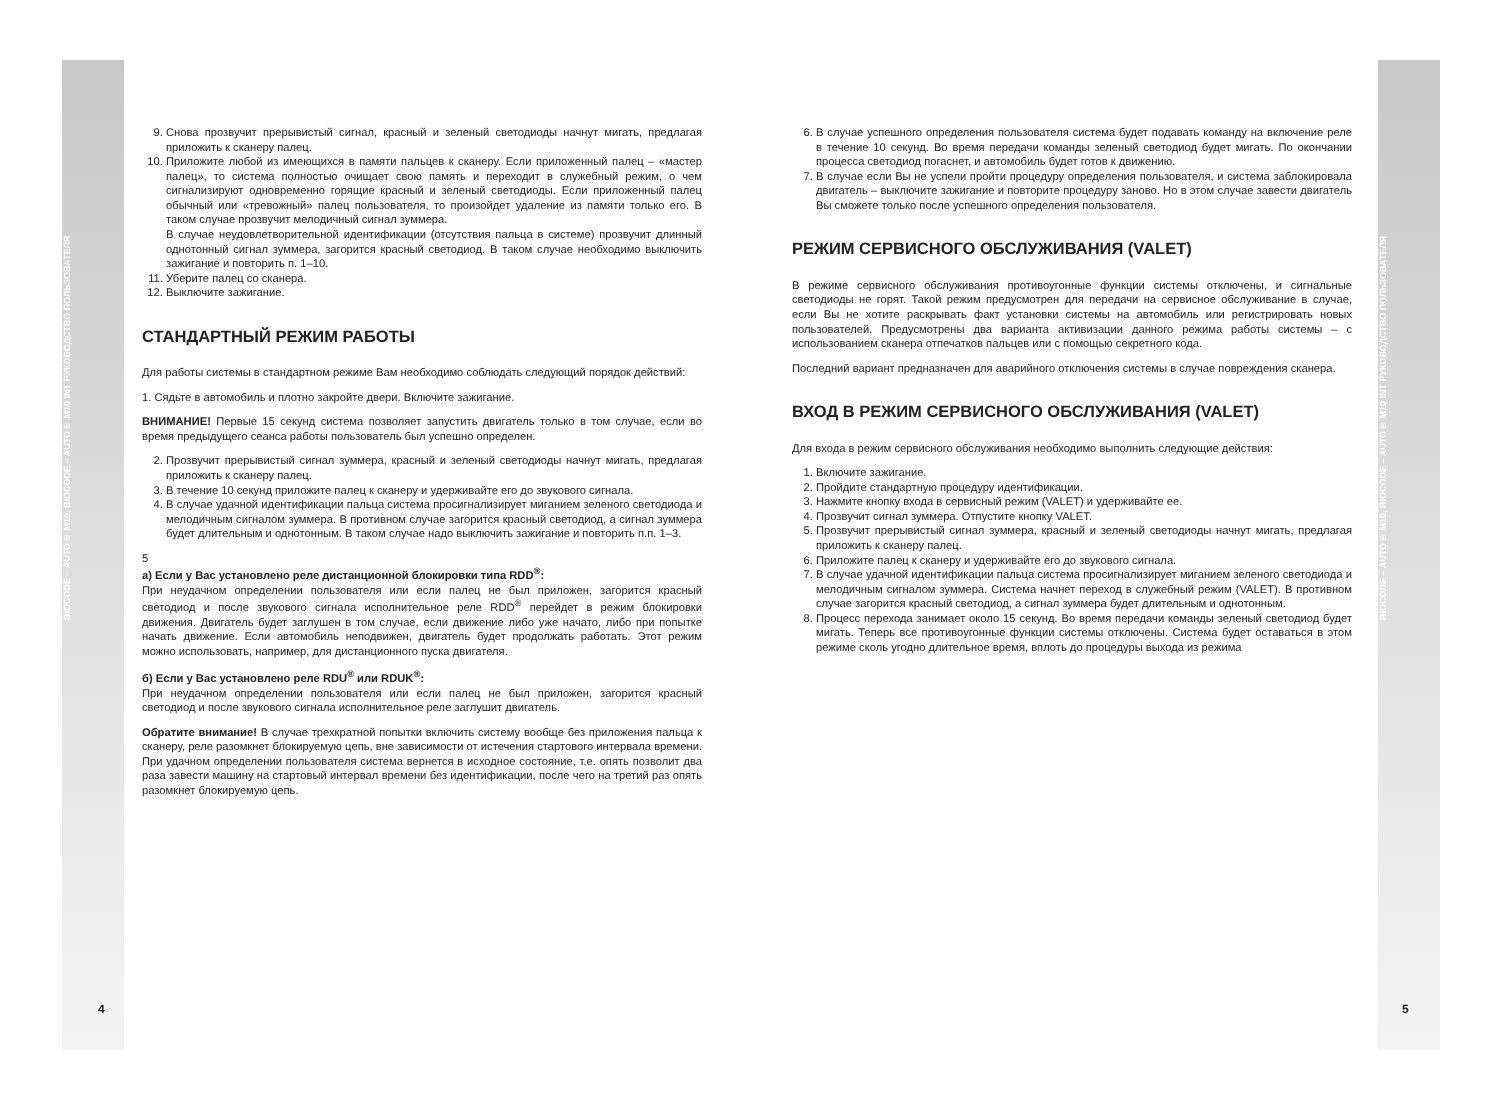BIOCODE – AUTO® M10, BIOCODE – AUTO® M10 INT РУКОВОДСТВО ПОЛЬЗОВАТЕЛЯ
9. Снова прозвучит прерывистый сигнал, красный и зеленый светодиоды начнут мигать, предлагая приложить к сканеру палец.
10. Приложите любой из имеющихся в памяти пальцев к сканеру. Если приложенный палец – «мастер палец», то система полностью очищает свою память и переходит в служебный режим, о чем сигнализируют одновременно горящие красный и зеленый светодиоды. Если приложенный палец обычный или «тревожный» палец пользователя, то произойдет удаление из памяти только его. В таком случае прозвучит мелодичный сигнал зуммера.
В случае неудовлетворительной идентификации (отсутствия пальца в системе) прозвучит длинный однотонный сигнал зуммера, загорится красный светодиод. В таком случае необходимо выключить зажигание и повторить п. 1–10.
11. Уберите палец со сканера.
12. Выключите зажигание.
СТАНДАРТНЫЙ РЕЖИМ РАБОТЫ
Для работы системы в стандартном режиме Вам необходимо соблюдать следующий порядок действий:
1. Сядьте в автомобиль и плотно закройте двери. Включите зажигание.
ВНИМАНИЕ! Первые 15 секунд система позволяет запустить двигатель только в том случае, если во время предыдущего сеанса работы пользователь был успешно определен.
2. Прозвучит прерывистый сигнал зуммера, красный и зеленый светодиоды начнут мигать, предлагая приложить к сканеру палец.
3. В течение 10 секунд приложите палец к сканеру и удерживайте его до звукового сигнала.
4. В случае удачной идентификации пальца система просигнализирует миганием зеленого светодиода и мелодичным сигналом зуммера. В противном случае загорится красный светодиод, а сигнал зуммера будет длительным и однотонным. В таком случае надо выключить зажигание и повторить п.п. 1–3.
5
а) Если у Вас установлено реле дистанционной блокировки типа RDD<sup>®</sup>:
При неудачном определении пользователя или если палец не был приложен, загорится красный светодиод и после звукового сигнала исполнительное реле RDD<sup>®</sup> перейдет в режим блокировки движения. Двигатель будет заглушен в том случае, если движение либо уже начато, либо при попытке начать движение. Если автомобиль неподвижен, двигатель будет продолжать работать. Этот режим можно использовать, например, для дистанционного пуска двигателя.
б) Если у Вас установлено реле RDU<sup>®</sup> или RDUK<sup>®</sup>:
При неудачном определении пользователя или если палец не был приложен, загорится красный светодиод и после звукового сигнала исполнительное реле заглушит двигатель.
Обратите внимание! В случае трехкратной попытки включить систему вообще без приложения пальца к сканеру, реле разомкнет блокируемую цепь, вне зависимости от истечения стартового интервала времени. При удачном определении пользователя система вернется в исходное состояние, т.е. опять позволит два раза завести машину на стартовый интервал времени без идентификации, после чего на третий раз опять разомкнет блокируемую цепь.
4
6. В случае успешного определения пользователя система будет подавать команду на включение реле в течение 10 секунд. Во время передачи команды зеленый светодиод будет мигать. По окончании процесса светодиод погаснет, и автомобиль будет готов к движению.
7. В случае если Вы не успели пройти процедуру определения пользователя, и система заблокировала двигатель – выключите зажигание и повторите процедуру заново. Но в этом случае завести двигатель Вы сможете только после успешного определения пользователя.
РЕЖИМ СЕРВИСНОГО ОБСЛУЖИВАНИЯ (VALET)
В режиме сервисного обслуживания противоугонные функции системы отключены, и сигнальные светодиоды не горят. Такой режим предусмотрен для передачи на сервисное обслуживание в случае, если Вы не хотите раскрывать факт установки системы на автомобиль или регистрировать новых пользователей. Предусмотрены два варианта активизации данного режима работы системы – с использованием сканера отпечатков пальцев или с помощью секретного кода.
Последний вариант предназначен для аварийного отключения системы в случае повреждения сканера.
ВХОД В РЕЖИМ СЕРВИСНОГО ОБСЛУЖИВАНИЯ (VALET)
Для входа в режим сервисного обслуживания необходимо выполнить следующие действия:
1. Включите зажигание.
2. Пройдите стандартную процедуру идентификации.
3. Нажмите кнопку входа в сервисный режим (VALET) и удерживайте ее.
4. Прозвучит сигнал зуммера. Отпустите кнопку VALET.
5. Прозвучит прерывистый сигнал зуммера, красный и зеленый светодиоды начнут мигать, предлагая приложить к сканеру палец.
6. Приложите палец к сканеру и удерживайте его до звукового сигнала.
7. В случае удачной идентификации пальца система просигнализирует миганием зеленого светодиода и мелодичным сигналом зуммера. Система начнет переход в служебный режим (VALET). В противном случае загорится красный светодиод, а сигнал зуммера будет длительным и однотонным.
8. Процесс перехода занимает около 15 секунд. Во время передачи команды зеленый светодиод будет мигать. Теперь все противоугонные функции системы отключены. Система будет оставаться в этом режиме сколь угодно длительное время, вплоть до процедуры выхода из режима
BIOCODE – AUTO® M10, BIOCODE – AUTO® M10 INT РУКОВОДСТВО ПОЛЬЗОВАТЕЛЯ
5